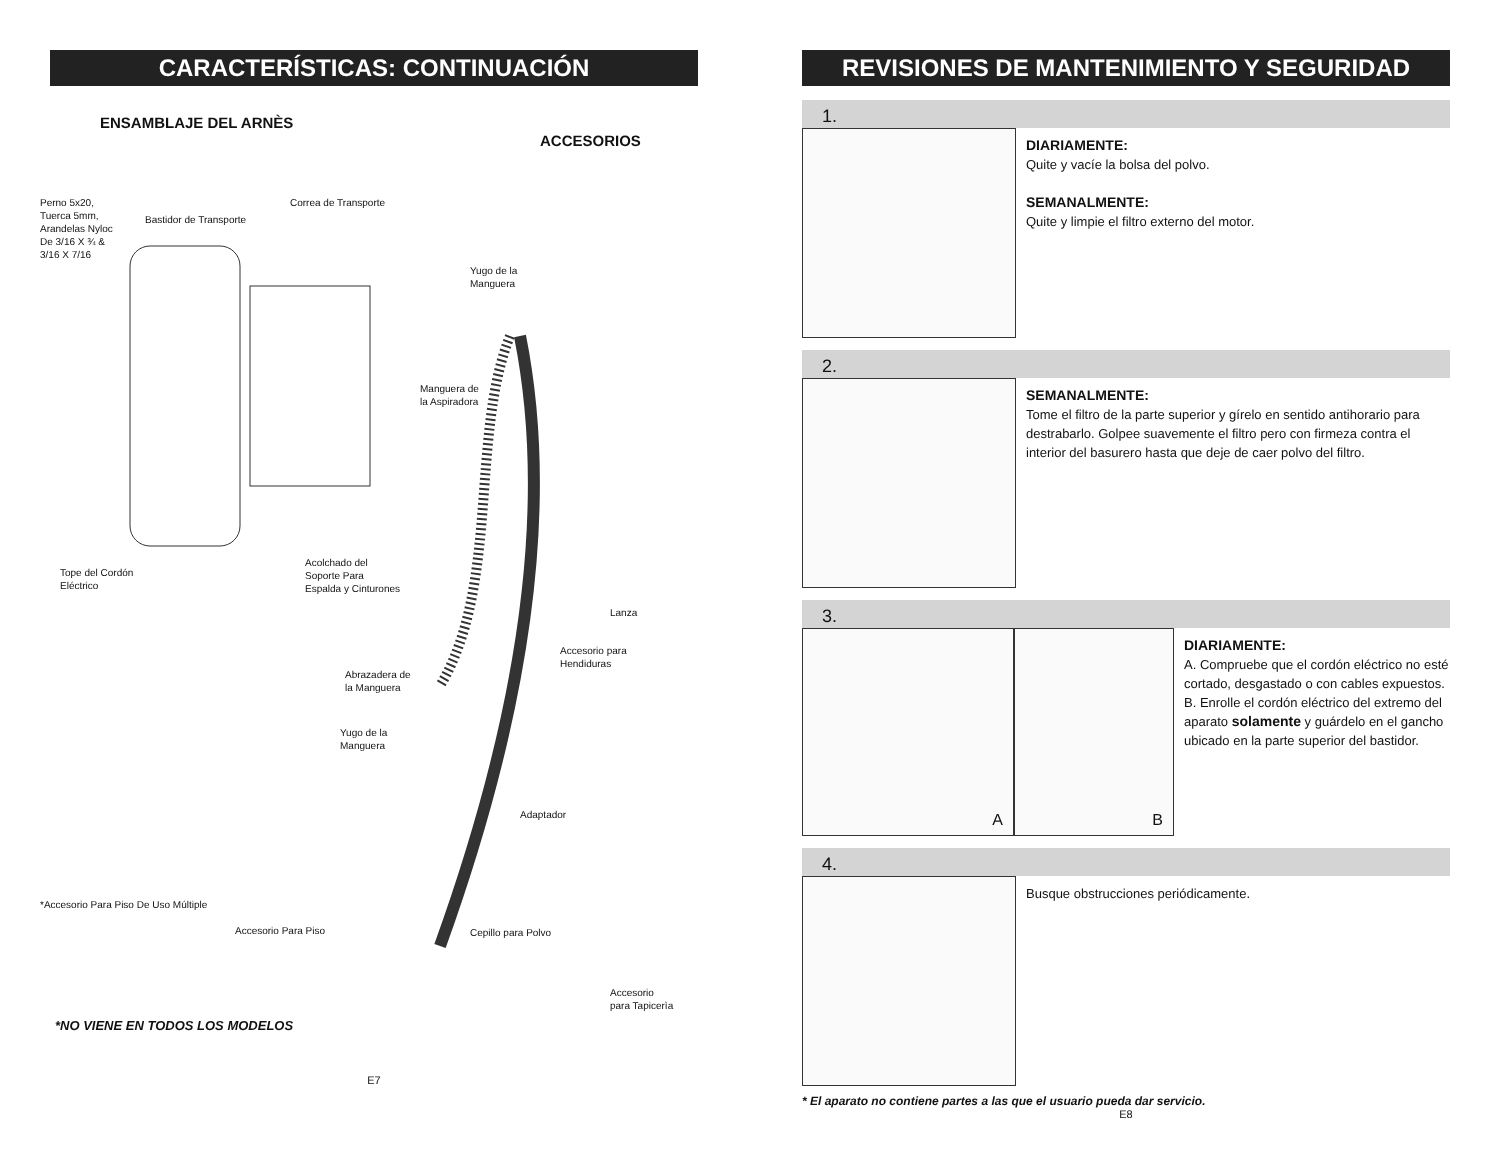CARACTERÍSTICAS: CONTINUACIÓN
ENSAMBLAJE DEL ARNÈS
ACCESORIOS
Perno 5x20,
Tuerca 5mm,
Arandelas Nyloc
De 3/16 X ¾ &
3/16 X 7/16
Bastidor de Transporte
Correa de Transporte
Yugo de la
Manguera
Manguera de
la Aspiradora
Tope del Cordón
Eléctrico
Acolchado del
Soporte Para
Espalda y Cinturones
Lanza
Accesorio para
Hendiduras
Abrazadera de
la Manguera
Yugo de la
Manguera
Adaptador
*Accesorio Para Piso De Uso Múltiple
Accesorio Para Piso Cepillo para Polvo
Accesorio
para Tapicerìa
*NO VIENE EN TODOS LOS MODELOS
E7
REVISIONES DE MANTENIMIENTO Y SEGURIDAD
1.
DIARIAMENTE:
Quite y vacíe la bolsa del polvo.
SEMANALMENTE:
Quite y limpie el filtro externo del motor.
2.
SEMANALMENTE:
Tome el filtro de la parte superior y gírelo en sentido antihorario para destrabarlo. Golpee suavemente el filtro pero con firmeza contra el interior del basurero hasta que deje de caer polvo del filtro.
3.
A B
DIARIAMENTE:
A. Compruebe que el cordón eléctrico no esté cortado, desgastado o con cables expuestos.
B. Enrolle el cordón eléctrico del extremo del aparato solamente y guárdelo en el gancho ubicado en la parte superior del bastidor.
4.
Busque obstrucciones periódicamente.
* El aparato no contiene partes a las que el usuario pueda dar servicio.
E8